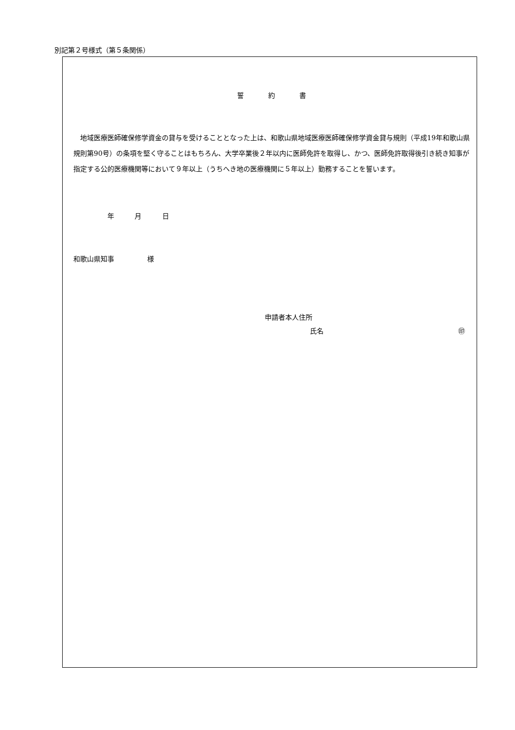別記第２号様式（第５条関係）
誓約書
地域医療医師確保修学資金の貸与を受けることとなった上は、和歌山県地域医療医師確保修学資金貸与規則（平成19年和歌山県規則第90号）の条項を堅く守ることはもちろん、大学卒業後２年以内に医師免許を取得し、かつ、医師免許取得後引き続き知事が指定する公的医療機関等において９年以上（うちへき地の医療機関に５年以上）勤務することを誓います。
年 月 日
和歌山県知事 様
申請者本人住所
氏名 ㊞